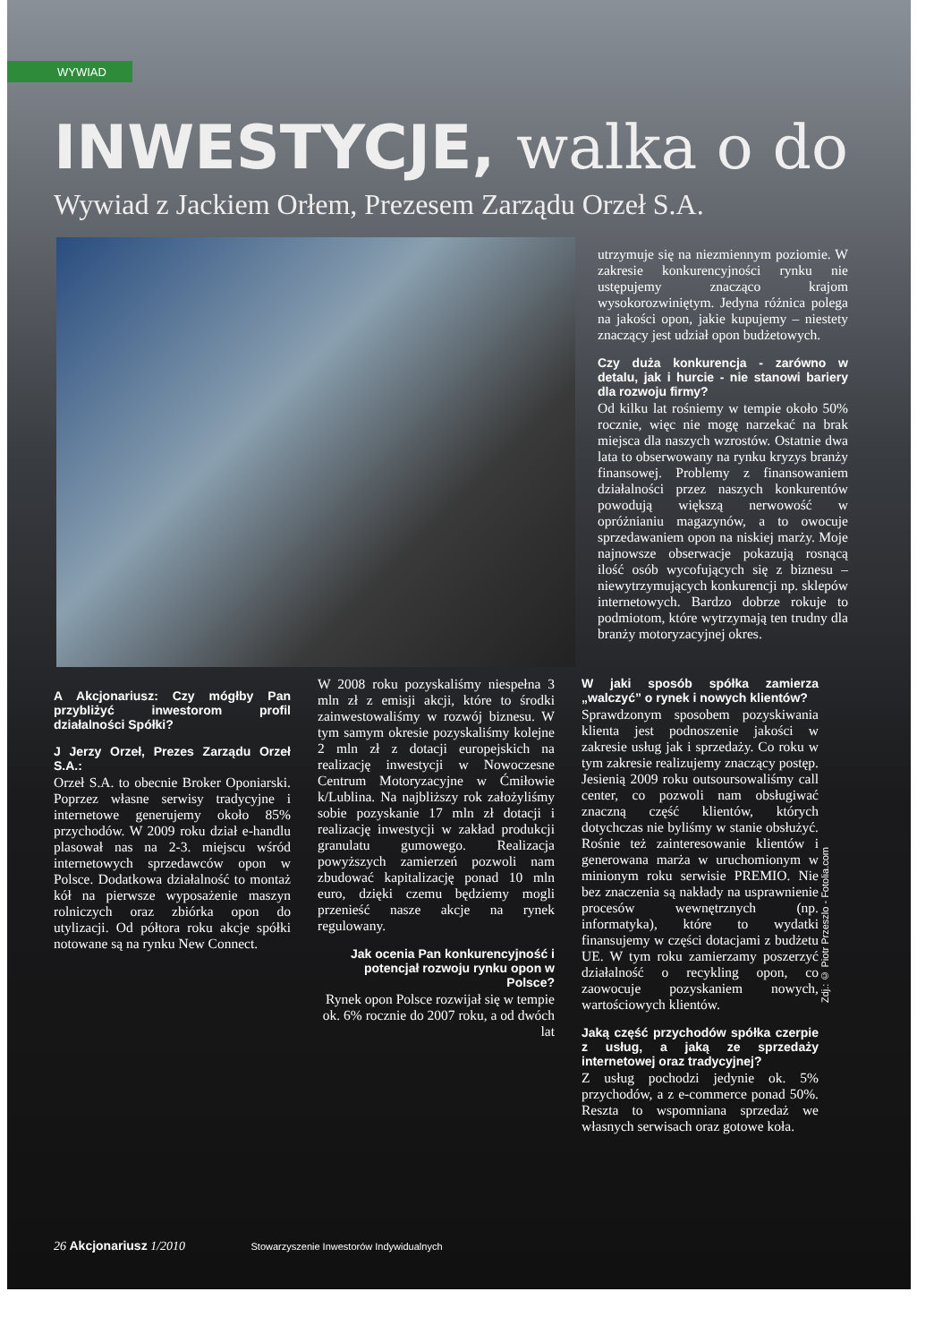WYWIAD
INWESTYCJE, walka o do
Wywiad z Jackiem Orłem, Prezesem Zarządu Orzeł S.A.
utrzymuje się na niezmiennym poziomie. W zakresie konkurencyjności rynku nie ustępujemy znacząco krajom wysokorozwiniętym. Jedyna różnica polega na jakości opon, jakie kupujemy – niestety znaczący jest udział opon budżetowych.
Czy duża konkurencja - zarówno w detalu, jak i hurcie - nie stanowi bariery dla rozwoju firmy?
Od kilku lat rośniemy w tempie około 50% rocznie, więc nie mogę narzekać na brak miejsca dla naszych wzrostów. Ostatnie dwa lata to obserwowany na rynku kryzys branży finansowej. Problemy z finansowaniem działalności przez naszych konkurentów powodują większą nerwowość w opróżnianiu magazynów, a to owocuje sprzedawaniem opon na niskiej marży. Moje najnowsze obserwacje pokazują rosnącą ilość osób wycofujących się z biznesu – niewytrzymujących konkurencji np. sklepów internetowych. Bardzo dobrze rokuje to podmiotom, które wytrzymają ten trudny dla branży motoryzacyjnej okres.
A Akcjonariusz: Czy mógłby Pan przybliżyć inwestorom profil działalności Spółki?
J Jerzy Orzeł, Prezes Zarządu Orzeł S.A.:
Orzeł S.A. to obecnie Broker Oponiarski. Poprzez własne serwisy tradycyjne i internetowe generujemy około 85% przychodów. W 2009 roku dział e-handlu plasował nas na 2-3. miejscu wśród internetowych sprzedawców opon w Polsce. Dodatkowa działalność to montaż kół na pierwsze wyposażenie maszyn rolniczych oraz zbiórka opon do utylizacji. Od półtora roku akcje spółki notowane są na rynku New Connect.
W 2008 roku pozyskaliśmy niespełna 3 mln zł z emisji akcji, które to środki zainwestowaliśmy w rozwój biznesu. W tym samym okresie pozyskaliśmy kolejne 2 mln zł z dotacji europejskich na realizację inwestycji w Nowoczesne Centrum Motoryzacyjne w Ćmiłowie k/Lublina. Na najbliższy rok założyliśmy sobie pozyskanie 17 mln zł dotacji i realizację inwestycji w zakład produkcji granulatu gumowego. Realizacja powyższych zamierzeń pozwoli nam zbudować kapitalizację ponad 10 mln euro, dzięki czemu będziemy mogli przenieść nasze akcje na rynek regulowany.
Jak ocenia Pan konkurencyjność i potencjał rozwoju rynku opon w Polsce?
Rynek opon Polsce rozwijał się w tempie ok. 6% rocznie do 2007 roku, a od dwóch lat
W jaki sposób spółka zamierza „walczyć” o rynek i nowych klientów?
Sprawdzonym sposobem pozyskiwania klienta jest podnoszenie jakości w zakresie usług jak i sprzedaży. Co roku w tym zakresie realizujemy znaczący postęp. Jesienią 2009 roku outsoursowaliśmy call center, co pozwoli nam obsługiwać znaczną część klientów, których dotychczas nie byliśmy w stanie obsłużyć. Rośnie też zainteresowanie klientów i generowana marża w uruchomionym w minionym roku serwisie PREMIO. Nie bez znaczenia są nakłady na usprawnienie procesów wewnętrznych (np. informatyka), które to wydatki finansujemy w części dotacjami z budżetu UE. W tym roku zamierzamy poszerzyć działalność o recykling opon, co zaowocuje pozyskaniem nowych, wartościowych klientów.
Jaką część przychodów spółka czerpie z usług, a jaką ze sprzedaży internetowej oraz tradycyjnej?
Z usług pochodzi jedynie ok. 5% przychodów, a z e-commerce ponad 50%. Reszta to wspomniana sprzedaż we własnych serwisach oraz gotowe koła.
Zdj.: © Piotr Przeszlo - Fotolia.com
26 Akcjonariusz 1/2010 Stowarzyszenie Inwestorów Indywidualnych